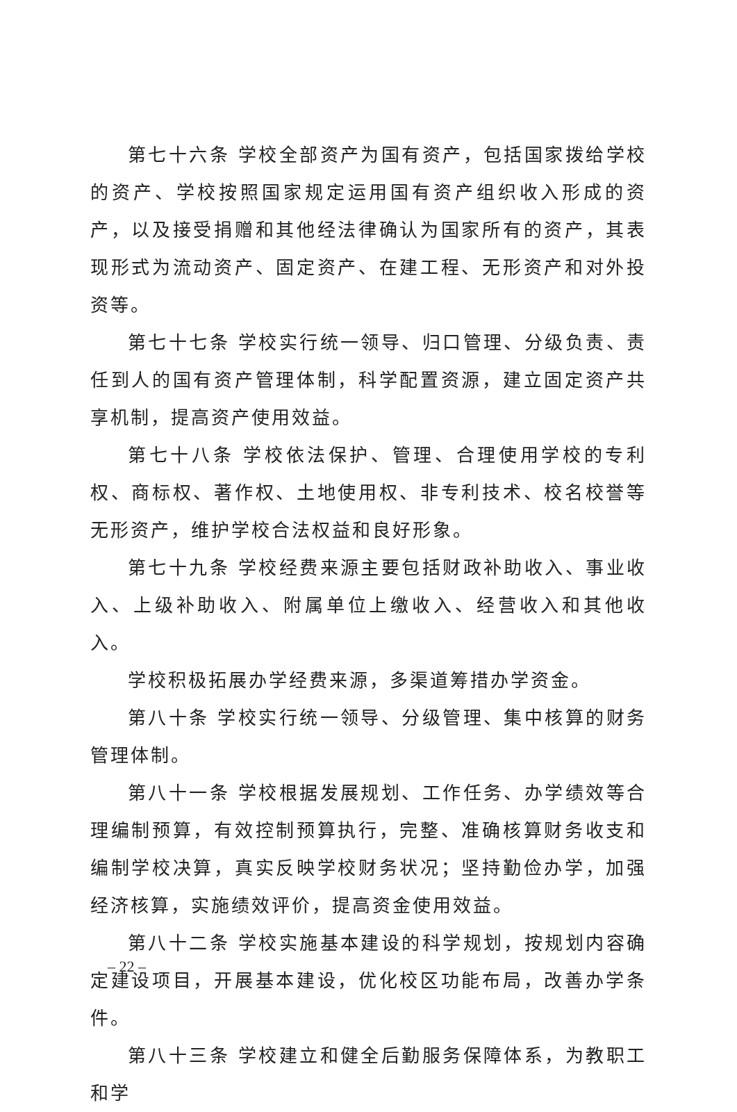第七十六条 学校全部资产为国有资产，包括国家拨给学校的资产、学校按照国家规定运用国有资产组织收入形成的资产，以及接受捐赠和其他经法律确认为国家所有的资产，其表现形式为流动资产、固定资产、在建工程、无形资产和对外投资等。
第七十七条 学校实行统一领导、归口管理、分级负责、责任到人的国有资产管理体制，科学配置资源，建立固定资产共享机制，提高资产使用效益。
第七十八条 学校依法保护、管理、合理使用学校的专利权、商标权、著作权、土地使用权、非专利技术、校名校誉等无形资产，维护学校合法权益和良好形象。
第七十九条 学校经费来源主要包括财政补助收入、事业收入、上级补助收入、附属单位上缴收入、经营收入和其他收入。
学校积极拓展办学经费来源，多渠道筹措办学资金。
第八十条 学校实行统一领导、分级管理、集中核算的财务管理体制。
第八十一条 学校根据发展规划、工作任务、办学绩效等合理编制预算，有效控制预算执行，完整、准确核算财务收支和编制学校决算，真实反映学校财务状况；坚持勤俭办学，加强经济核算，实施绩效评价，提高资金使用效益。
第八十二条 学校实施基本建设的科学规划，按规划内容确定建设项目，开展基本建设，优化校区功能布局，改善办学条件。
第八十三条 学校建立和健全后勤服务保障体系，为教职工和学
– 22 –